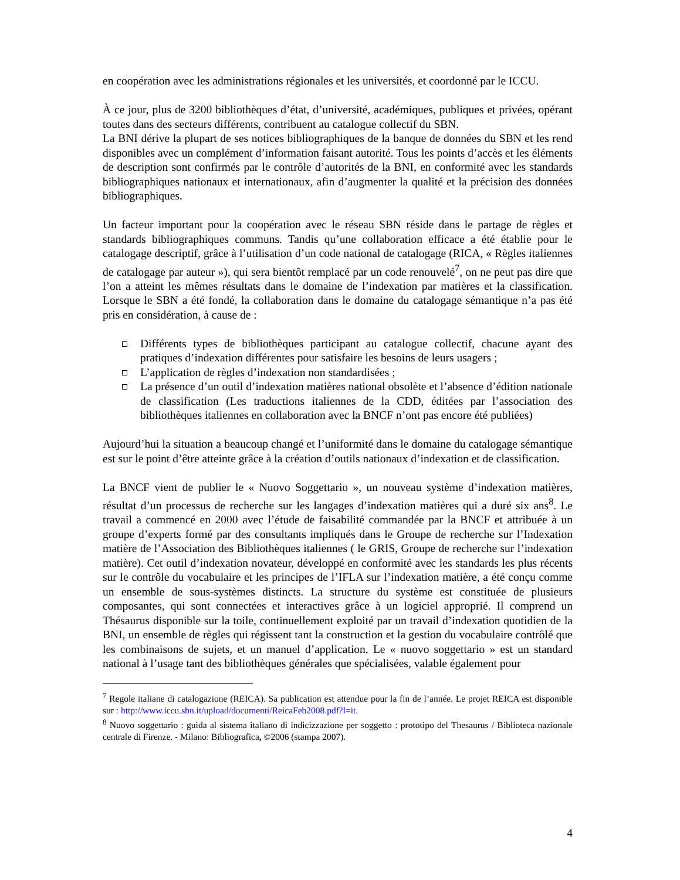en coopération avec les administrations régionales et les universités, et coordonné par le ICCU.
À ce jour, plus de 3200 bibliothèques d’état, d’université, académiques, publiques et privées, opérant toutes dans des secteurs différents, contribuent au catalogue collectif du SBN.
La BNI dérive la plupart de ses notices bibliographiques de la banque de données du SBN et les rend disponibles avec un complément d’information faisant autorité. Tous les points d’accès et les éléments de description sont confirmés par le contrôle d’autorités de la BNI, en conformité avec les standards bibliographiques nationaux et internationaux, afin d’augmenter la qualité et la précision des données bibliographiques.
Un facteur important pour la coopération avec le réseau SBN réside dans le partage de règles et standards bibliographiques communs. Tandis qu’une collaboration efficace a été établie pour le catalogage descriptif, grâce à l’utilisation d’un code national de catalogage (RICA, « Règles italiennes de catalogage par auteur »), qui sera bientôt remplacé par un code renouvelé<sup>7</sup>, on ne peut pas dire que l’on a atteint les mêmes résultats dans le domaine de l’indexation par matières et la classification. Lorsque le SBN a été fondé, la collaboration dans le domaine du catalogage sémantique n’a pas été pris en considération, à cause de :
Différents types de bibliothèques participant au catalogue collectif, chacune ayant des pratiques d’indexation différentes pour satisfaire les besoins de leurs usagers ;
L’application de règles d’indexation non standardisées ;
La présence d’un outil d’indexation matières national obsolète et l’absence d’édition nationale de classification (Les traductions italiennes de la CDD, éditées par l’association des bibliothèques italiennes en collaboration avec la BNCF n’ont pas encore été publiées)
Aujourd’hui la situation a beaucoup changé et l’uniformité dans le domaine du catalogage sémantique est sur le point d’être atteinte grâce à la création d’outils nationaux d’indexation et de classification.
La BNCF vient de publier le « Nuovo Soggettario », un nouveau système d’indexation matières, résultat d’un processus de recherche sur les langages d’indexation matières qui a duré six ans<sup>8</sup>. Le travail a commencé en 2000 avec l’étude de faisabilité commandée par la BNCF et attribuée à un groupe d’experts formé par des consultants impliqués dans le Groupe de recherche sur l’Indexation matière de l’Association des Bibliothèques italiennes ( le GRIS, Groupe de recherche sur l’indexation matière). Cet outil d’indexation novateur, développé en conformité avec les standards les plus récents sur le contrôle du vocabulaire et les principes de l’IFLA sur l’indexation matière, a été conçu comme un ensemble de sous-systèmes distincts. La structure du système est constituée de plusieurs composantes, qui sont connectées et interactives grâce à un logiciel approprié. Il comprend un Thésaurus disponible sur la toile, continuellement exploité par un travail d’indexation quotidien de la BNI, un ensemble de règles qui régissent tant la construction et la gestion du vocabulaire contrôlé que les combinaisons de sujets, et un manuel d’application. Le « nuovo soggettario » est un standard national à l’usage tant des bibliothèques générales que spécialisées, valable également pour
<sup>7</sup> Regole italiane di catalogazione (REICA). Sa publication est attendue pour la fin de l’année. Le projet REICA est disponible sur : http://www.iccu.sbn.it/upload/documenti/ReicaFeb2008.pdf?l=it.
<sup>8</sup> Nuovo soggettario : guida al sistema italiano di indicizzazione per soggetto : prototipo del Thesaurus / Biblioteca nazionale centrale di Firenze. - Milano: Bibliografica, ©2006 (stampa 2007).
4